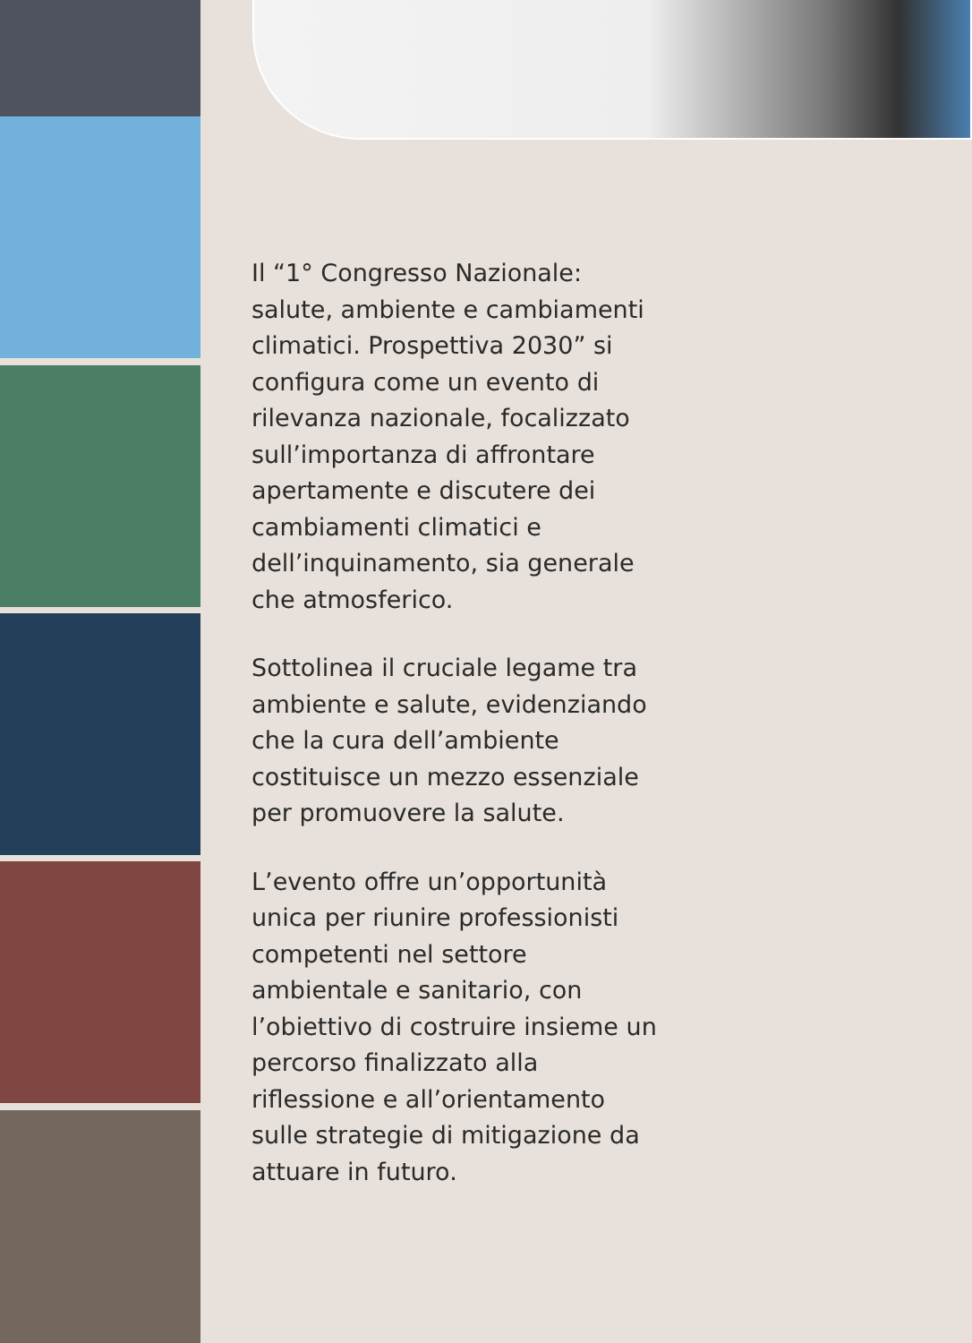Il “1° Congresso Nazionale: salute, ambiente e cambiamenti climatici. Prospettiva 2030” si configura come un evento di rilevanza nazionale, focalizzato sull’importanza di affrontare apertamente e discutere dei cambiamenti climatici e dell’inquinamento, sia generale che atmosferico.
Sottolinea il cruciale legame tra ambiente e salute, evidenziando che la cura dell’ambiente costituisce un mezzo essenziale per promuovere la salute.
L’evento offre un’opportunità unica per riunire professionisti competenti nel settore ambientale e sanitario, con l’obiettivo di costruire insieme un percorso finalizzato alla riflessione e all’orientamento sulle strategie di mitigazione da attuare in futuro.